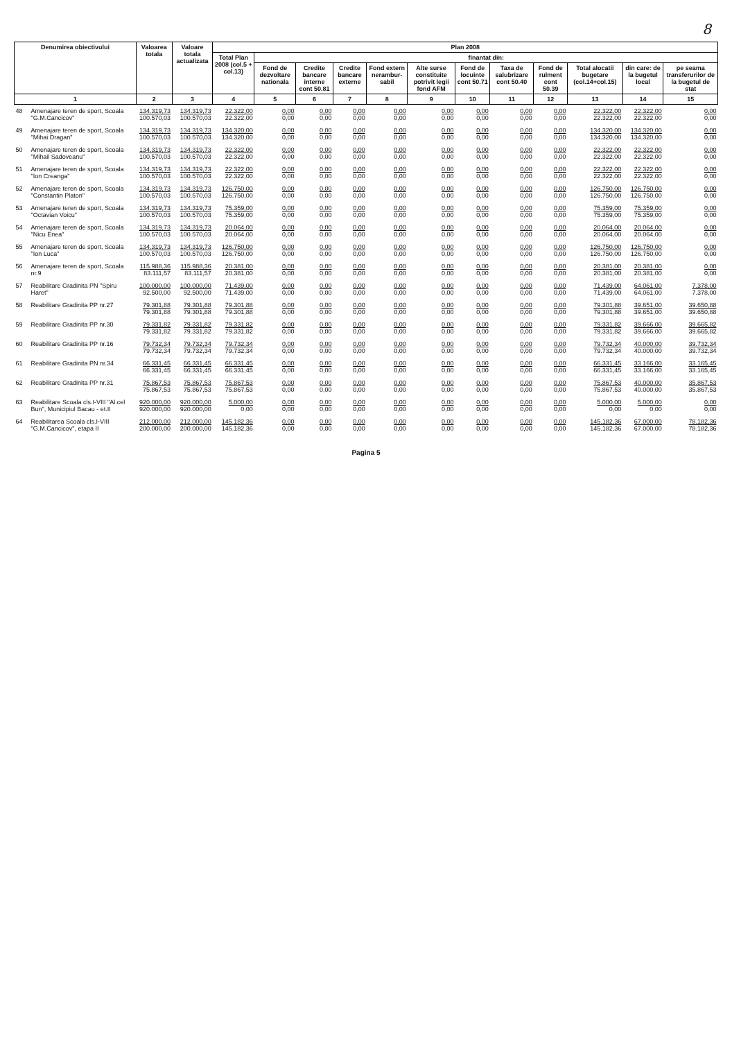8
| Denumirea obiectivului | | Valoarea totala | Valoare totala actualizata | Plan 2008 | | | | | | | | | | | |
| --- | --- | --- | --- | --- | --- | --- | --- | --- | --- | --- | --- | --- | --- | --- | --- |
| | | | | Total Plan 2008 (col.5 + col.13) | finantat din: | | | | | | | | | | |
| | | | | | Fond de dezvoltare nationala | Credite bancare interne cont 50.81 | Credite bancare externe | Fond extern nerambur-sabil | Alte surse constituite potrivit legii fond AFM | Fond de locuinte cont 50.71 | Taxa de salubrizare cont 50.40 | Fond de rulment cont 50.39 | Total alocatii bugetare (col.14+col.15) | din care: de la bugetul local | pe seama transferurilor de la bugetul de stat |
| 1 | | 2 | 3 | 4 | 5 | 6 | 7 | 8 | 9 | 10 | 11 | 12 | 13 | 14 | 15 |
| 48 | Amenajare teren de sport, Scoala "G.M.Cancicov" | 134.319,73 100.570,03 | 134.319,73 100.570,03 | 22.322,00 22.322,00 | 0,00 0,00 | 0,00 0,00 | 0,00 0,00 | 0,00 0,00 | 0,00 0,00 | 0,00 0,00 | 0,00 0,00 | 0,00 0,00 | 22.322,00 22.322,00 | 22.322,00 22.322,00 | 0,00 0,00 |
| 49 | Amenajare teren de sport, Scoala "Mihai Dragan" | 134.319,73 100.570,03 | 134.319,73 100.570,03 | 134.320,00 134.320,00 | 0,00 0,00 | 0,00 0,00 | 0,00 0,00 | 0,00 0,00 | 0,00 0,00 | 0,00 0,00 | 0,00 0,00 | 0,00 0,00 | 134.320,00 134.320,00 | 134.320,00 134.320,00 | 0,00 0,00 |
| 50 | Amenajare teren de sport, Scoala "Mihail Sadoveanu" | 134.319,73 100.570,03 | 134.319,73 100.570,03 | 22.322,00 22.322,00 | 0,00 0,00 | 0,00 0,00 | 0,00 0,00 | 0,00 0,00 | 0,00 0,00 | 0,00 0,00 | 0,00 0,00 | 0,00 0,00 | 22.322,00 22.322,00 | 22.322,00 22.322,00 | 0,00 0,00 |
| 51 | Amenajare teren de sport, Scoala "Ion Creanga" | 134.319,73 100.570,03 | 134.319,73 100.570,03 | 22.322,00 22.322,00 | 0,00 0,00 | 0,00 0,00 | 0,00 0,00 | 0,00 0,00 | 0,00 0,00 | 0,00 0,00 | 0,00 0,00 | 0,00 0,00 | 22.322,00 22.322,00 | 22.322,00 22.322,00 | 0,00 0,00 |
| 52 | Amenajare teren de sport, Scoala "Constantin Platon" | 134.319,73 100.570,03 | 134.319,73 100.570,03 | 126.750,00 126.750,00 | 0,00 0,00 | 0,00 0,00 | 0,00 0,00 | 0,00 0,00 | 0,00 0,00 | 0,00 0,00 | 0,00 0,00 | 0,00 0,00 | 126.750,00 126.750,00 | 126.750,00 126.750,00 | 0,00 0,00 |
| 53 | Amenajare teren de sport, Scoala "Octavian Voicu" | 134.319,73 100.570,03 | 134.319,73 100.570,03 | 75.359,00 75.359,00 | 0,00 0,00 | 0,00 0,00 | 0,00 0,00 | 0,00 0,00 | 0,00 0,00 | 0,00 0,00 | 0,00 0,00 | 0,00 0,00 | 75.359,00 75.359,00 | 75.359,00 75.359,00 | 0,00 0,00 |
| 54 | Amenajare teren de sport, Scoala "Nicu Enea" | 134.319,73 100.570,03 | 134.319,73 100.570,03 | 20.064,00 20.064,00 | 0,00 0,00 | 0,00 0,00 | 0,00 0,00 | 0,00 0,00 | 0,00 0,00 | 0,00 0,00 | 0,00 0,00 | 0,00 0,00 | 20.064,00 20.064,00 | 20.064,00 20.064,00 | 0,00 0,00 |
| 55 | Amenajare teren de sport, Scoala "Ion Luca" | 134.319,73 100.570,03 | 134.319,73 100.570,03 | 126.750,00 126.750,00 | 0,00 0,00 | 0,00 0,00 | 0,00 0,00 | 0,00 0,00 | 0,00 0,00 | 0,00 0,00 | 0,00 0,00 | 0,00 0,00 | 126.750,00 126.750,00 | 126.750,00 126.750,00 | 0,00 0,00 |
| 56 | Amenajare teren de sport, Scoala nr.9 | 115.988,36 83.111,57 | 115.988,36 83.111,57 | 20.381,00 20.381,00 | 0,00 0,00 | 0,00 0,00 | 0,00 0,00 | 0,00 0,00 | 0,00 0,00 | 0,00 0,00 | 0,00 0,00 | 0,00 0,00 | 20.381,00 20.381,00 | 20.381,00 20.381,00 | 0,00 0,00 |
| 57 | Reabilitare Gradinita PN "Spiru Haret" | 100.000,00 92.500,00 | 100.000,00 92.500,00 | 71.439,00 71.439,00 | 0,00 0,00 | 0,00 0,00 | 0,00 0,00 | 0,00 0,00 | 0,00 0,00 | 0,00 0,00 | 0,00 0,00 | 0,00 0,00 | 71.439,00 71.439,00 | 64.061,00 64.061,00 | 7.378,00 7.378,00 |
| 58 | Reabilitare Gradinita PP nr.27 | 79.301,88 79.301,88 | 79.301,88 79.301,88 | 79.301,88 79.301,88 | 0,00 0,00 | 0,00 0,00 | 0,00 0,00 | 0,00 0,00 | 0,00 0,00 | 0,00 0,00 | 0,00 0,00 | 0,00 0,00 | 79.301,88 79.301,88 | 39.651,00 39.651,00 | 39.650,88 39.650,88 |
| 59 | Reabilitare Gradinita PP nr.30 | 79.331,82 79.331,82 | 79.331,82 79.331,82 | 79.331,82 79.331,82 | 0,00 0,00 | 0,00 0,00 | 0,00 0,00 | 0,00 0,00 | 0,00 0,00 | 0,00 0,00 | 0,00 0,00 | 0,00 0,00 | 79.331,82 79.331,82 | 39.666,00 39.666,00 | 39.665,82 39.665,82 |
| 60 | Reabilitare Gradinita PP nr.16 | 79.732,34 79.732,34 | 79.732,34 79.732,34 | 79.732,34 79.732,34 | 0,00 0,00 | 0,00 0,00 | 0,00 0,00 | 0,00 0,00 | 0,00 0,00 | 0,00 0,00 | 0,00 0,00 | 0,00 0,00 | 79.732,34 79.732,34 | 40.000,00 40.000,00 | 39.732,34 39.732,34 |
| 61 | Reabilitare Gradinita PN nr.34 | 66.331,45 66.331,45 | 66.331,45 66.331,45 | 66.331,45 66.331,45 | 0,00 0,00 | 0,00 0,00 | 0,00 0,00 | 0,00 0,00 | 0,00 0,00 | 0,00 0,00 | 0,00 0,00 | 0,00 0,00 | 66.331,45 66.331,45 | 33.166,00 33.166,00 | 33.165,45 33.165,45 |
| 62 | Reabilitare Gradinita PP nr.31 | 75.867,53 75.867,53 | 75.867,53 75.867,53 | 75.867,53 75.867,53 | 0,00 0,00 | 0,00 0,00 | 0,00 0,00 | 0,00 0,00 | 0,00 0,00 | 0,00 0,00 | 0,00 0,00 | 0,00 0,00 | 75.867,53 75.867,53 | 40.000,00 40.000,00 | 35.867,53 35.867,53 |
| 63 | Reabilitare Scoala cls.I-VIII "Al.cel Bun", Municipiul Bacau - et.II | 920.000,00 920.000,00 | 920.000,00 920.000,00 | 5.000,00 0,00 | 0,00 0,00 | 0,00 0,00 | 0,00 0,00 | 0,00 0,00 | 0,00 0,00 | 0,00 0,00 | 0,00 0,00 | 0,00 0,00 | 5.000,00 0,00 | 5.000,00 0,00 | 0,00 0,00 |
| 64 | Reabilitarea Scoala cls.I-VIII "G.M.Cancicov", etapa II | 212.000,00 200.000,00 | 212.000,00 200.000,00 | 145.182,36 145.182,36 | 0,00 0,00 | 0,00 0,00 | 0,00 0,00 | 0,00 0,00 | 0,00 0,00 | 0,00 0,00 | 0,00 0,00 | 0,00 0,00 | 145.182,36 145.182,36 | 67.000,00 67.000,00 | 78.182,36 78.182,36 |
Pagina 5